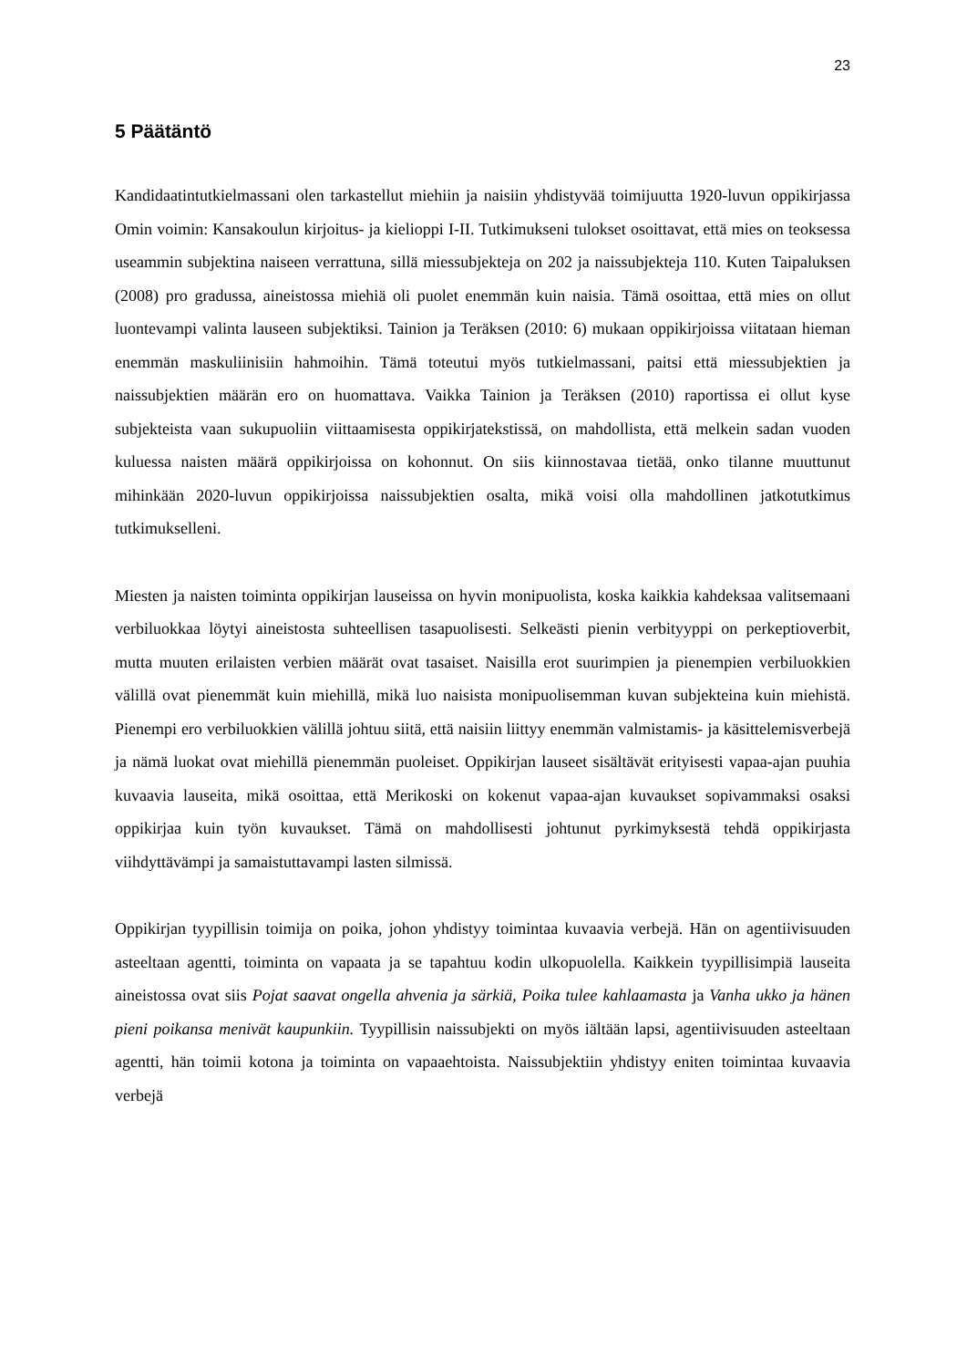23
5 Päätäntö
Kandidaatintutkielmassani olen tarkastellut miehiin ja naisiin yhdistyvää toimijuutta 1920-luvun oppikirjassa Omin voimin: Kansakoulun kirjoitus- ja kielioppi I-II. Tutkimukseni tulokset osoittavat, että mies on teoksessa useammin subjektina naiseen verrattuna, sillä miessubjekteja on 202 ja naissubjekteja 110. Kuten Taipaluksen (2008) pro gradussa, aineistossa miehiä oli puolet enemmän kuin naisia. Tämä osoittaa, että mies on ollut luontevampi valinta lauseen subjektiksi. Tainion ja Teräksen (2010: 6) mukaan oppikirjoissa viitataan hieman enemmän maskuliinisiin hahmoihin. Tämä toteutui myös tutkielmassani, paitsi että miessubjektien ja naissubjektien määrän ero on huomattava. Vaikka Tainion ja Teräksen (2010) raportissa ei ollut kyse subjekteista vaan sukupuoliin viittaamisesta oppikirjatekstissä, on mahdollista, että melkein sadan vuoden kuluessa naisten määrä oppikirjoissa on kohonnut. On siis kiinnostavaa tietää, onko tilanne muuttunut mihinkään 2020-luvun oppikirjoissa naissubjektien osalta, mikä voisi olla mahdollinen jatkotutkimus tutkimukselleni.
Miesten ja naisten toiminta oppikirjan lauseissa on hyvin monipuolista, koska kaikkia kahdeksaa valitsemaani verbiluokkaa löytyi aineistosta suhteellisen tasapuolisesti. Selkeästi pienin verbityyppi on perkeptioverbit, mutta muuten erilaisten verbien määrät ovat tasaiset. Naisilla erot suurimpien ja pienempien verbiluokkien välillä ovat pienemmät kuin miehillä, mikä luo naisista monipuolisemman kuvan subjekteina kuin miehistä. Pienempi ero verbiluokkien välillä johtuu siitä, että naisiin liittyy enemmän valmistamis- ja käsittelemisverbejä ja nämä luokat ovat miehillä pienemmän puoleiset. Oppikirjan lauseet sisältävät erityisesti vapaa-ajan puuhia kuvaavia lauseita, mikä osoittaa, että Merikoski on kokenut vapaa-ajan kuvaukset sopivammaksi osaksi oppikirjaa kuin työn kuvaukset. Tämä on mahdollisesti johtunut pyrkimyksestä tehdä oppikirjasta viihdyttävämpi ja samaistuttavampi lasten silmissä.
Oppikirjan tyypillisin toimija on poika, johon yhdistyy toimintaa kuvaavia verbejä. Hän on agentiivisuuden asteeltaan agentti, toiminta on vapaata ja se tapahtuu kodin ulkopuolella. Kaikkein tyypillisimpiä lauseita aineistossa ovat siis Pojat saavat ongella ahvenia ja särkiä, Poika tulee kahlaamasta ja Vanha ukko ja hänen pieni poikansa menivät kaupunkiin. Tyypillisin naissubjekti on myös iältään lapsi, agentiivisuuden asteeltaan agentti, hän toimii kotona ja toiminta on vapaaehtoista. Naissubjektiin yhdistyy eniten toimintaa kuvaavia verbejä